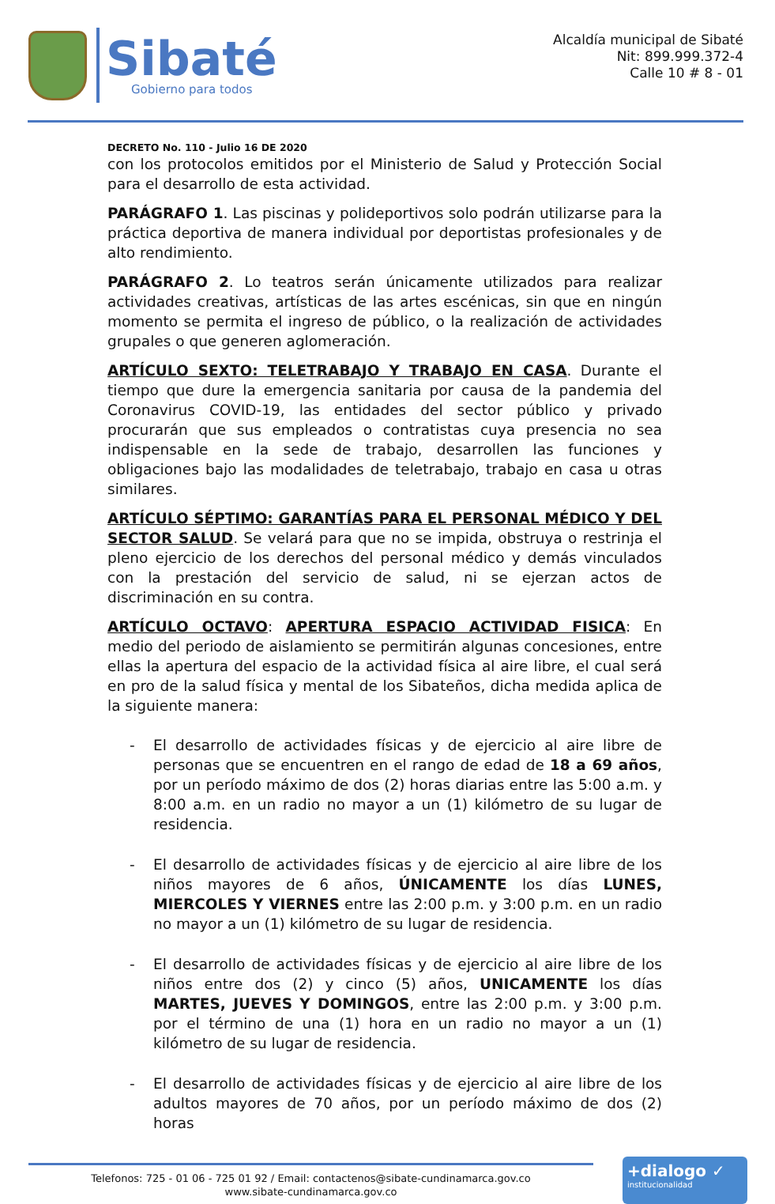Sibaté
Gobierno para todos
Alcaldía municipal de Sibaté
Nit: 899.999.372-4
Calle 10 # 8 - 01
DECRETO No. 110 - Julio 16 DE 2020
con los protocolos emitidos por el Ministerio de Salud y Protección Social para el desarrollo de esta actividad.
PARÁGRAFO 1. Las piscinas y polideportivos solo podrán utilizarse para la práctica deportiva de manera individual por deportistas profesionales y de alto rendimiento.
PARÁGRAFO 2. Lo teatros serán únicamente utilizados para realizar actividades creativas, artísticas de las artes escénicas, sin que en ningún momento se permita el ingreso de público, o la realización de actividades grupales o que generen aglomeración.
ARTÍCULO SEXTO: TELETRABAJO Y TRABAJO EN CASA. Durante el tiempo que dure la emergencia sanitaria por causa de la pandemia del Coronavirus COVID-19, las entidades del sector público y privado procurarán que sus empleados o contratistas cuya presencia no sea indispensable en la sede de trabajo, desarrollen las funciones y obligaciones bajo las modalidades de teletrabajo, trabajo en casa u otras similares.
ARTÍCULO SÉPTIMO: GARANTÍAS PARA EL PERSONAL MÉDICO Y DEL SECTOR SALUD. Se velará para que no se impida, obstruya o restrinja el pleno ejercicio de los derechos del personal médico y demás vinculados con la prestación del servicio de salud, ni se ejerzan actos de discriminación en su contra.
ARTÍCULO OCTAVO: APERTURA ESPACIO ACTIVIDAD FISICA: En medio del periodo de aislamiento se permitirán algunas concesiones, entre ellas la apertura del espacio de la actividad física al aire libre, el cual será en pro de la salud física y mental de los Sibateños, dicha medida aplica de la siguiente manera:
- El desarrollo de actividades físicas y de ejercicio al aire libre de personas que se encuentren en el rango de edad de 18 a 69 años, por un período máximo de dos (2) horas diarias entre las 5:00 a.m. y 8:00 a.m. en un radio no mayor a un (1) kilómetro de su lugar de residencia.
- El desarrollo de actividades físicas y de ejercicio al aire libre de los niños mayores de 6 años, ÚNICAMENTE los días LUNES, MIERCOLES Y VIERNES entre las 2:00 p.m. y 3:00 p.m. en un radio no mayor a un (1) kilómetro de su lugar de residencia.
- El desarrollo de actividades físicas y de ejercicio al aire libre de los niños entre dos (2) y cinco (5) años, UNICAMENTE los días MARTES, JUEVES Y DOMINGOS, entre las 2:00 p.m. y 3:00 p.m. por el término de una (1) hora en un radio no mayor a un (1) kilómetro de su lugar de residencia.
- El desarrollo de actividades físicas y de ejercicio al aire libre de los adultos mayores de 70 años, por un período máximo de dos (2) horas
Telefonos: 725 - 01 06 - 725 01 92 / Email: contactenos@sibate-cundinamarca.gov.co
www.sibate-cundinamarca.gov.co
+dialogo ✓
institucionalidad